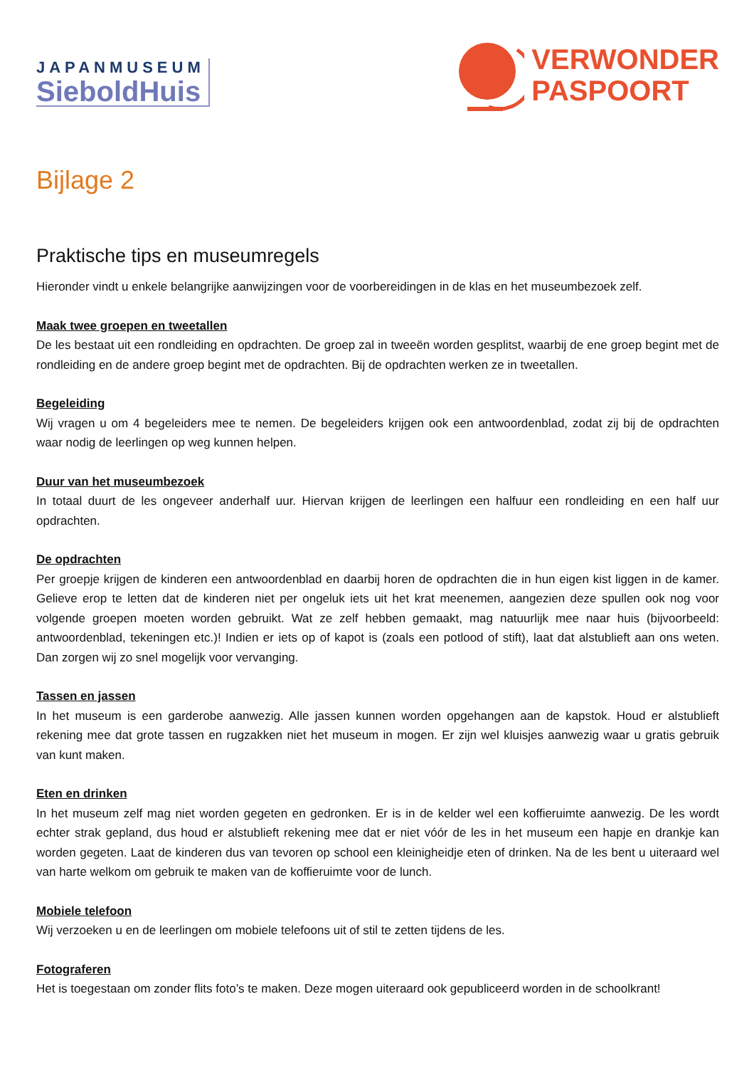JAPANMUSEUM
SieboldHuis
VERWONDER
PASPOORT
Bijlage 2
Praktische tips en museumregels
Hieronder vindt u enkele belangrijke aanwijzingen voor de voorbereidingen in de klas en het museumbezoek zelf.
Maak twee groepen en tweetallen
De les bestaat uit een rondleiding en opdrachten. De groep zal in tweeën worden gesplitst, waarbij de ene groep begint met de rondleiding en de andere groep begint met de opdrachten. Bij de opdrachten werken ze in tweetallen.
Begeleiding
Wij vragen u om 4 begeleiders mee te nemen. De begeleiders krijgen ook een antwoordenblad, zodat zij bij de opdrachten waar nodig de leerlingen op weg kunnen helpen.
Duur van het museumbezoek
In totaal duurt de les ongeveer anderhalf uur. Hiervan krijgen de leerlingen een halfuur een rondleiding en een half uur opdrachten.
De opdrachten
Per groepje krijgen de kinderen een antwoordenblad en daarbij horen de opdrachten die in hun eigen kist liggen in de kamer. Gelieve erop te letten dat de kinderen niet per ongeluk iets uit het krat meenemen, aangezien deze spullen ook nog voor volgende groepen moeten worden gebruikt. Wat ze zelf hebben gemaakt, mag natuurlijk mee naar huis (bijvoorbeeld: antwoordenblad, tekeningen etc.)! Indien er iets op of kapot is (zoals een potlood of stift), laat dat alstublieft aan ons weten. Dan zorgen wij zo snel mogelijk voor vervanging.
Tassen en jassen
In het museum is een garderobe aanwezig. Alle jassen kunnen worden opgehangen aan de kapstok. Houd er alstublieft rekening mee dat grote tassen en rugzakken niet het museum in mogen. Er zijn wel kluisjes aanwezig waar u gratis gebruik van kunt maken.
Eten en drinken
In het museum zelf mag niet worden gegeten en gedronken. Er is in de kelder wel een koffieruimte aanwezig. De les wordt echter strak gepland, dus houd er alstublieft rekening mee dat er niet vóór de les in het museum een hapje en drankje kan worden gegeten. Laat de kinderen dus van tevoren op school een kleinigheidje eten of drinken. Na de les bent u uiteraard wel van harte welkom om gebruik te maken van de koffieruimte voor de lunch.
Mobiele telefoon
Wij verzoeken u en de leerlingen om mobiele telefoons uit of stil te zetten tijdens de les.
Fotograferen
Het is toegestaan om zonder flits foto’s te maken. Deze mogen uiteraard ook gepubliceerd worden in de schoolkrant!